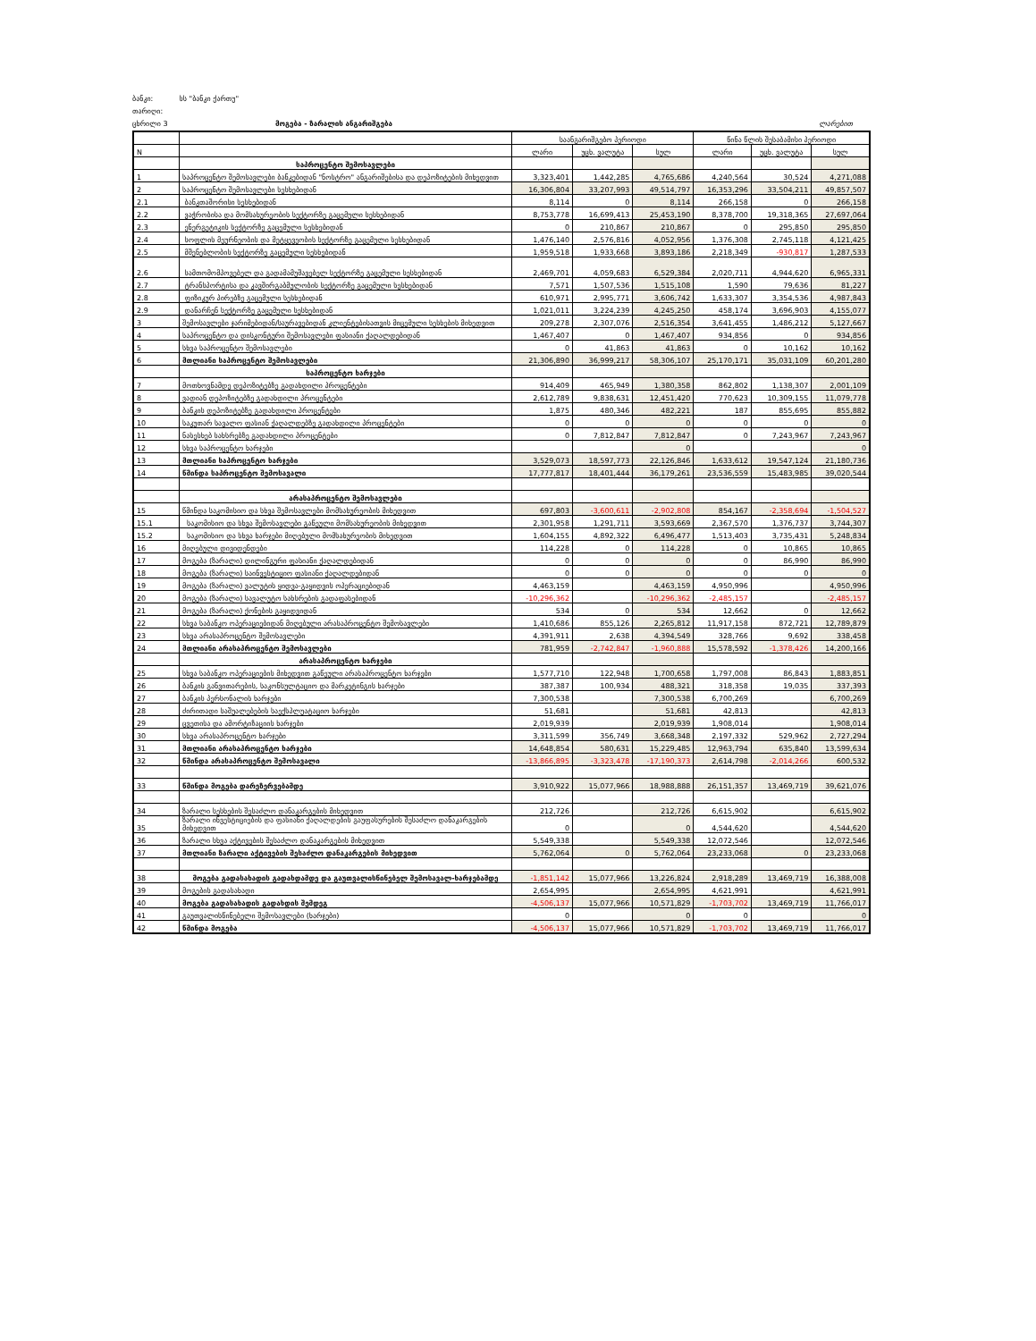ბანკი: სს "ბანკი ქართუ"
თარიღი:
ცხრილი 3 მოგება - ზარალის ანგარიშგება ლარებით
| | | საანგარიშგებო პერიოდი | | | წინა წლის შესაბამისი პერიოდი | | |
| N | | ლარი | უცხ. ვალუტა | სულ | ლარი | უცხ. ვალუტა | სულ |
| | საპროცენტო შემოსავლები | | | | | | |
| 1 | საპროცენტო შემოსავლები ბანკებიდან "ნოსტრო" ანგარიშებისა და დეპოზიტების მიხედვით | 3,323,401 | 1,442,285 | 4,765,686 | 4,240,564 | 30,524 | 4,271,088 |
| 2 | საპროცენტო შემოსავლები სესხებიდან | 16,306,804 | 33,207,993 | 49,514,797 | 16,353,296 | 33,504,211 | 49,857,507 |
| 2.1 | ბანკთაშორისი სესხებიდან | 8,114 | 0 | 8,114 | 266,158 | 0 | 266,158 |
| 2.2 | ვაჭრობისა და მომსახურეობის სექტორზე გაცემული სესხებიდან | 8,753,778 | 16,699,413 | 25,453,190 | 8,378,700 | 19,318,365 | 27,697,064 |
| 2.3 | ენერგეტიკის სექტორზე გაცემული სესხებიდან | 0 | 210,867 | 210,867 | 0 | 295,850 | 295,850 |
| 2.4 | სოფლის მეურნეობის და მეტყევეობის სექტორზე გაცემული სესხებიდან | 1,476,140 | 2,576,816 | 4,052,956 | 1,376,308 | 2,745,118 | 4,121,425 |
| 2.5 | მშენებლობის სექტორზე გაცემული სესხებიდან | 1,959,518 | 1,933,668 | 3,893,186 | 2,218,349 | -930,817 | 1,287,533 |
| 2.6 | სამთომომპოვებელ და გადამამუშავებელ სექტორზე გაცემული სესხებიდან | 2,469,701 | 4,059,683 | 6,529,384 | 2,020,711 | 4,944,620 | 6,965,331 |
| 2.7 | ტრანსპორტისა და კავშირგაბმულობის სექტორზე გაცემული სესხებიდან | 7,571 | 1,507,536 | 1,515,108 | 1,590 | 79,636 | 81,227 |
| 2.8 | ფიზიკურ პირებზე გაცემული სესხებიდან | 610,971 | 2,995,771 | 3,606,742 | 1,633,307 | 3,354,536 | 4,987,843 |
| 2.9 | დანარჩენ სექტორზე გაცემული სესხებიდან | 1,021,011 | 3,224,239 | 4,245,250 | 458,174 | 3,696,903 | 4,155,077 |
| 3 | შემოსავლები ჯარიმებიდან/საურავებიდან კლიენტებისათვის მიცემული სესხების მიხედვით | 209,278 | 2,307,076 | 2,516,354 | 3,641,455 | 1,486,212 | 5,127,667 |
| 4 | საპროცენტო და დისკონტური შემოსავლები ფასიანი ქაღალდებიდან | 1,467,407 | 0 | 1,467,407 | 934,856 | 0 | 934,856 |
| 5 | სხვა საპროცენტო შემოსავლები | 0 | 41,863 | 41,863 | 0 | 10,162 | 10,162 |
| 6 | მთლიანი საპროცენტო შემოსავლები | 21,306,890 | 36,999,217 | 58,306,107 | 25,170,171 | 35,031,109 | 60,201,280 |
| | საპროცენტო ხარჯები | | | | | | |
| 7 | მოთხოვნამდე დეპოზიტებზე გადახდილი პროცენტები | 914,409 | 465,949 | 1,380,358 | 862,802 | 1,138,307 | 2,001,109 |
| 8 | ვადიან დეპოზიტებზე გადახდილი პროცენტები | 2,612,789 | 9,838,631 | 12,451,420 | 770,623 | 10,309,155 | 11,079,778 |
| 9 | ბანკის დეპოზიტებზე გადახდილი პროცენტები | 1,875 | 480,346 | 482,221 | 187 | 855,695 | 855,882 |
| 10 | საკუთარ სავალო ფასიან ქაღალდებზე გადახდილი პროცენტები | 0 | 0 | 0 | 0 | 0 | 0 |
| 11 | ნასესხებ სახსრებზე გადახდილი პროცენტები | 0 | 7,812,847 | 7,812,847 | 0 | 7,243,967 | 7,243,967 |
| 12 | სხვა საპროცენტო ხარჯები | | | 0 | | | 0 |
| 13 | მთლიანი საპროცენტო ხარჯები | 3,529,073 | 18,597,773 | 22,126,846 | 1,633,612 | 19,547,124 | 21,180,736 |
| 14 | წმინდა საპროცენტო შემოსავალი | 17,777,817 | 18,401,444 | 36,179,261 | 23,536,559 | 15,483,985 | 39,020,544 |
| | არასაპროცენტო შემოსავლები | | | | | | |
| 15 | წმინდა საკომისიო და სხვა შემოსავლები მომსახურეობის მიხედვით | 697,803 | -3,600,611 | -2,902,808 | 854,167 | -2,358,694 | -1,504,527 |
| 15.1 | საკომისიო და სხვა შემოსავლები გაწეული მომსახურეობის მიხედვით | 2,301,958 | 1,291,711 | 3,593,669 | 2,367,570 | 1,376,737 | 3,744,307 |
| 15.2 | საკომისიო და სხვა ხარჯები მიღებული მომსახურეობის მიხედვით | 1,604,155 | 4,892,322 | 6,496,477 | 1,513,403 | 3,735,431 | 5,248,834 |
| 16 | მიღებული დივიდენდები | 114,228 | 0 | 114,228 | 0 | 10,865 | 10,865 |
| 17 | მოგება (ზარალი) დილინგური ფასიანი ქაღალდებიდან | 0 | 0 | 0 | 0 | 86,990 | 86,990 |
| 18 | მოგება (ზარალი) საინვესტიციო ფასიანი ქაღალდებიდან | 0 | 0 | 0 | 0 | 0 | 0 |
| 19 | მოგება (ზარალი) ვალუტის ყიდვა-გაყიდვის ოპერაციებიდან | 4,463,159 | | 4,463,159 | 4,950,996 | | 4,950,996 |
| 20 | მოგება (ზარალი) სავალუტო სახსრების გადაფასებიდან | -10,296,362 | | -10,296,362 | -2,485,157 | | -2,485,157 |
| 21 | მოგება (ზარალი) ქონების გაყიდვიდან | 534 | 0 | 534 | 12,662 | 0 | 12,662 |
| 22 | სხვა საბანკო ოპერაციებიდან მიღებული არასაპროცენტო შემოსავლები | 1,410,686 | 855,126 | 2,265,812 | 11,917,158 | 872,721 | 12,789,879 |
| 23 | სხვა არასაპროცენტო შემოსავლები | 4,391,911 | 2,638 | 4,394,549 | 328,766 | 9,692 | 338,458 |
| 24 | მთლიანი არასაპროცენტო შემოსავლები | 781,959 | -2,742,847 | -1,960,888 | 15,578,592 | -1,378,426 | 14,200,166 |
| | არასაპროცენტო ხარჯები | | | | | | |
| 25 | სხვა საბანკო ოპერაციების მიხედვით გაწეული არასაპროცენტო ხარჯები | 1,577,710 | 122,948 | 1,700,658 | 1,797,008 | 86,843 | 1,883,851 |
| 26 | ბანკის განვითარების, საკონსულტაციო და მარკეტინგის ხარჯები | 387,387 | 100,934 | 488,321 | 318,358 | 19,035 | 337,393 |
| 27 | ბანკის პერსონალის ხარჯები | 7,300,538 | | 7,300,538 | 6,700,269 | | 6,700,269 |
| 28 | ძირითადი საშუალებების საექსპლუატაციო ხარჯები | 51,681 | | 51,681 | 42,813 | | 42,813 |
| 29 | ცვეთისა და ამორტიზაციის ხარჯები | 2,019,939 | | 2,019,939 | 1,908,014 | | 1,908,014 |
| 30 | სხვა არასაპროცენტო ხარჯები | 3,311,599 | 356,749 | 3,668,348 | 2,197,332 | 529,962 | 2,727,294 |
| 31 | მთლიანი არასაპროცენტო ხარჯები | 14,648,854 | 580,631 | 15,229,485 | 12,963,794 | 635,840 | 13,599,634 |
| 32 | წმინდა არასაპროცენტო შემოსავალი | -13,866,895 | -3,323,478 | -17,190,373 | 2,614,798 | -2,014,266 | 600,532 |
| 33 | წმინდა მოგება დარეზერვებამდე | 3,910,922 | 15,077,966 | 18,988,888 | 26,151,357 | 13,469,719 | 39,621,076 |
| 34 | ზარალი სესხების შესაძლო დანაკარგების მიხედვით | 212,726 | | 212,726 | 6,615,902 | | 6,615,902 |
| 35 | ზარალი ინვესტიციების და ფასიანი ქაღალდების გაუფასურების შესაძლო დანაკარგების მიხედვით | 0 | | 0 | 4,544,620 | | 4,544,620 |
| 36 | ზარალი სხვა აქტივების შესაძლო დანაკარგების მიხედვით | 5,549,338 | | 5,549,338 | 12,072,546 | | 12,072,546 |
| 37 | მთლიანი ზარალი აქტივების შესაძლო დანაკარგების მიხედვით | 5,762,064 | 0 | 5,762,064 | 23,233,068 | 0 | 23,233,068 |
| 38 | მოგება გადასახადის გადახდამდე და გაუთვალისწინებელ შემოსავალ-ხარჯებამდე | -1,851,142 | 15,077,966 | 13,226,824 | 2,918,289 | 13,469,719 | 16,388,008 |
| 39 | მოგების გადასახადი | 2,654,995 | | 2,654,995 | 4,621,991 | | 4,621,991 |
| 40 | მოგება გადასახადის გადახდის შემდეგ | -4,506,137 | 15,077,966 | 10,571,829 | -1,703,702 | 13,469,719 | 11,766,017 |
| 41 | გაუთვალისწინებელი შემოსავლები (ხარჯები) | 0 | | 0 | 0 | | 0 |
| 42 | წმინდა მოგება | -4,506,137 | 15,077,966 | 10,571,829 | -1,703,702 | 13,469,719 | 11,766,017 |